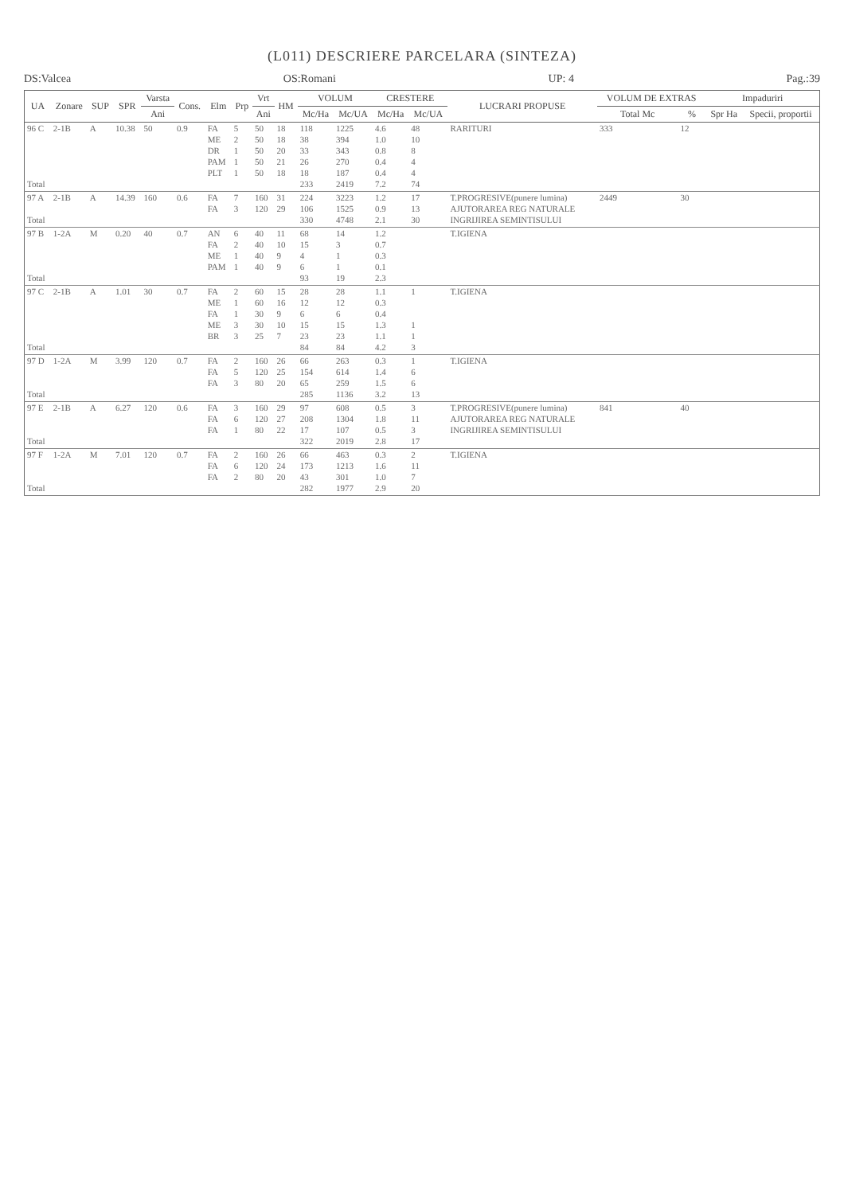(L011) DESCRIERE PARCELARA (SINTEZA)
DS:Valcea OS:Romani UP: 4 Pag.:39
| UA | Zonare | SUP | SPR | Varsta | Cons. | Elm | Prp | Vrt | HM | VOLUM | | CRESTERE | | LUCRARI PROPUSE | VOLUM DE EXTRAS | | Impaduriri | |
| --- | --- | --- | --- | --- | --- | --- | --- | --- | --- | --- | --- | --- | --- | --- | --- | --- | --- | --- |
| | | | | Ani | | | | Ani | | Mc/Ha | Mc/UA | Mc/Ha | Mc/UA | | Total Mc | % | Spr Ha | Specii, proportii |
| 96 C | 2-1B | A | 10.38 | 50 | 0.9 | FA | 5 | 50 | 18 | 118 | 1225 | 4.6 | 48 | RARITURI | 333 | 12 | | |
| | | | | | | ME | 2 | 50 | 18 | 38 | 394 | 1.0 | 10 | | | | | |
| | | | | | | DR | 1 | 50 | 20 | 33 | 343 | 0.8 | 8 | | | | | |
| | | | | | | PAM | 1 | 50 | 21 | 26 | 270 | 0.4 | 4 | | | | | |
| | | | | | | PLT | 1 | 50 | 18 | 18 | 187 | 0.4 | 4 | | | | | |
| Total | | | | | | | | | | 233 | 2419 | 7.2 | 74 | | | | | |
| 97 A | 2-1B | A | 14.39 | 160 | 0.6 | FA | 7 | 160 | 31 | 224 | 3223 | 1.2 | 17 | T.PROGRESIVE(punere lumina) | 2449 | 30 | | |
| | | | | | | FA | 3 | 120 | 29 | 106 | 1525 | 0.9 | 13 | AJUTORAREA REG NATURALE | | | | |
| Total | | | | | | | | | | 330 | 4748 | 2.1 | 30 | INGRIJIREA SEMINTISULUI | | | | |
| 97 B | 1-2A | M | 0.20 | 40 | 0.7 | AN | 6 | 40 | 11 | 68 | 14 | 1.2 | | T.IGIENA | | | | |
| | | | | | | FA | 2 | 40 | 10 | 15 | 3 | 0.7 | | | | | | |
| | | | | | | ME | 1 | 40 | 9 | 4 | 1 | 0.3 | | | | | | |
| | | | | | | PAM | 1 | 40 | 9 | 6 | 1 | 0.1 | | | | | | |
| Total | | | | | | | | | | 93 | 19 | 2.3 | | | | | | |
| 97 C | 2-1B | A | 1.01 | 30 | 0.7 | FA | 2 | 60 | 15 | 28 | 28 | 1.1 | 1 | T.IGIENA | | | | |
| | | | | | | ME | 1 | 60 | 16 | 12 | 12 | 0.3 | | | | | | |
| | | | | | | FA | 1 | 30 | 9 | 6 | 6 | 0.4 | | | | | | |
| | | | | | | ME | 3 | 30 | 10 | 15 | 15 | 1.3 | 1 | | | | | |
| | | | | | | BR | 3 | 25 | 7 | 23 | 23 | 1.1 | 1 | | | | | |
| Total | | | | | | | | | | 84 | 84 | 4.2 | 3 | | | | | |
| 97 D | 1-2A | M | 3.99 | 120 | 0.7 | FA | 2 | 160 | 26 | 66 | 263 | 0.3 | 1 | T.IGIENA | | | | |
| | | | | | | FA | 5 | 120 | 25 | 154 | 614 | 1.4 | 6 | | | | | |
| | | | | | | FA | 3 | 80 | 20 | 65 | 259 | 1.5 | 6 | | | | | |
| Total | | | | | | | | | | 285 | 1136 | 3.2 | 13 | | | | | |
| 97 E | 2-1B | A | 6.27 | 120 | 0.6 | FA | 3 | 160 | 29 | 97 | 608 | 0.5 | 3 | T.PROGRESIVE(punere lumina) | 841 | 40 | | |
| | | | | | | FA | 6 | 120 | 27 | 208 | 1304 | 1.8 | 11 | AJUTORAREA REG NATURALE | | | | |
| | | | | | | FA | 1 | 80 | 22 | 17 | 107 | 0.5 | 3 | INGRIJIREA SEMINTISULUI | | | | |
| Total | | | | | | | | | | 322 | 2019 | 2.8 | 17 | | | | | |
| 97 F | 1-2A | M | 7.01 | 120 | 0.7 | FA | 2 | 160 | 26 | 66 | 463 | 0.3 | 2 | T.IGIENA | | | | |
| | | | | | | FA | 6 | 120 | 24 | 173 | 1213 | 1.6 | 11 | | | | | |
| | | | | | | FA | 2 | 80 | 20 | 43 | 301 | 1.0 | 7 | | | | | |
| Total | | | | | | | | | | 282 | 1977 | 2.9 | 20 | | | | | |